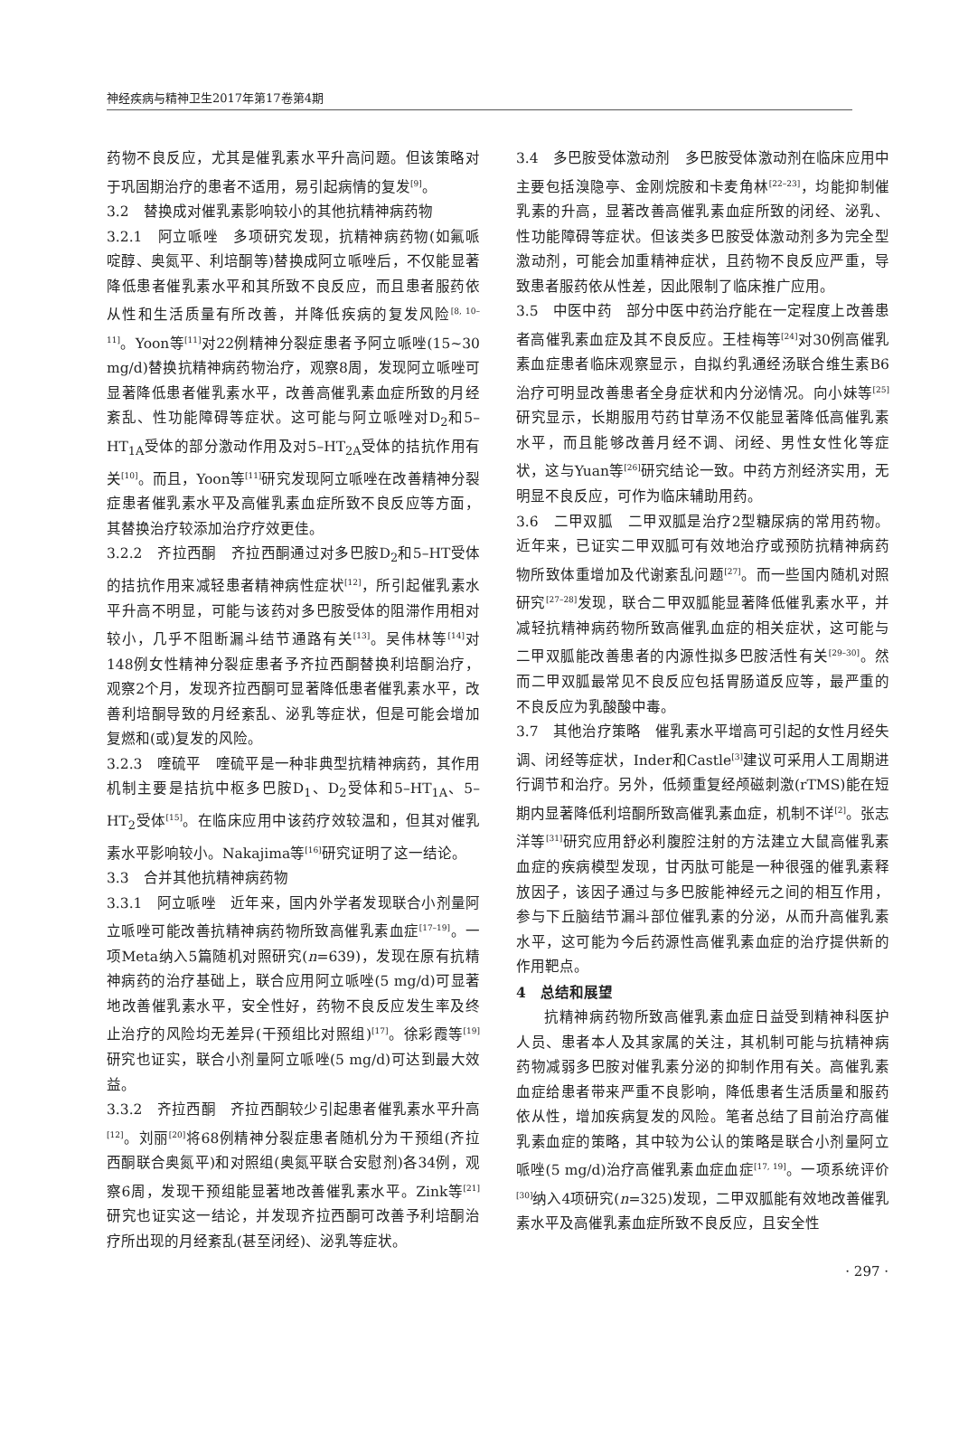神经疾病与精神卫生2017年第17卷第4期
药物不良反应，尤其是催乳素水平升高问题。但该策略对于巩固期治疗的患者不适用，易引起病情的复发<sup>[9]</sup>。
3.2　替换成对催乳素影响较小的其他抗精神病药物
3.2.1　阿立哌唑　多项研究发现，抗精神病药物(如氟哌啶醇、奥氮平、利培酮等)替换成阿立哌唑后，不仅能显著降低患者催乳素水平和其所致不良反应，而且患者服药依从性和生活质量有所改善，并降低疾病的复发风险<sup>[8, 10–11]</sup>。Yoon等<sup>[11]</sup>对22例精神分裂症患者予阿立哌唑(15~30 mg/d)替换抗精神病药物治疗，观察8周，发现阿立哌唑可显著降低患者催乳素水平，改善高催乳素血症所致的月经紊乱、性功能障碍等症状。这可能与阿立哌唑对D<sub>2</sub>和5–HT<sub>1A</sub>受体的部分激动作用及对5–HT<sub>2A</sub>受体的拮抗作用有关<sup>[10]</sup>。而且，Yoon等<sup>[11]</sup>研究发现阿立哌唑在改善精神分裂症患者催乳素水平及高催乳素血症所致不良反应等方面，其替换治疗较添加治疗疗效更佳。
3.2.2　齐拉西酮　齐拉西酮通过对多巴胺D<sub>2</sub>和5–HT受体的拮抗作用来减轻患者精神病性症状<sup>[12]</sup>，所引起催乳素水平升高不明显，可能与该药对多巴胺受体的阻滞作用相对较小，几乎不阻断漏斗结节通路有关<sup>[13]</sup>。吴伟林等<sup>[14]</sup>对148例女性精神分裂症患者予齐拉西酮替换利培酮治疗，观察2个月，发现齐拉西酮可显著降低患者催乳素水平，改善利培酮导致的月经紊乱、泌乳等症状，但是可能会增加复燃和(或)复发的风险。
3.2.3　喹硫平　喹硫平是一种非典型抗精神病药，其作用机制主要是拮抗中枢多巴胺D<sub>1</sub>、D<sub>2</sub>受体和5–HT<sub>1A</sub>、5–HT<sub>2</sub>受体<sup>[15]</sup>。在临床应用中该药疗效较温和，但其对催乳素水平影响较小。Nakajima等<sup>[16]</sup>研究证明了这一结论。
3.3　合并其他抗精神病药物
3.3.1　阿立哌唑　近年来，国内外学者发现联合小剂量阿立哌唑可能改善抗精神病药物所致高催乳素血症<sup>[17–19]</sup>。一项Meta纳入5篇随机对照研究(n=639)，发现在原有抗精神病药的治疗基础上，联合应用阿立哌唑(5 mg/d)可显著地改善催乳素水平，安全性好，药物不良反应发生率及终止治疗的风险均无差异(干预组比对照组)<sup>[17]</sup>。徐彩霞等<sup>[19]</sup>研究也证实，联合小剂量阿立哌唑(5 mg/d)可达到最大效益。
3.3.2　齐拉西酮　齐拉西酮较少引起患者催乳素水平升高<sup>[12]</sup>。刘丽<sup>[20]</sup>将68例精神分裂症患者随机分为干预组(齐拉西酮联合奥氮平)和对照组(奥氮平联合安慰剂)各34例，观察6周，发现干预组能显著地改善催乳素水平。Zink等<sup>[21]</sup>研究也证实这一结论，并发现齐拉西酮可改善予利培酮治疗所出现的月经紊乱(甚至闭经)、泌乳等症状。
3.4　多巴胺受体激动剂　多巴胺受体激动剂在临床应用中主要包括溴隐亭、金刚烷胺和卡麦角林<sup>[22–23]</sup>，均能抑制催乳素的升高，显著改善高催乳素血症所致的闭经、泌乳、性功能障碍等症状。但该类多巴胺受体激动剂多为完全型激动剂，可能会加重精神症状，且药物不良反应严重，导致患者服药依从性差，因此限制了临床推广应用。
3.5　中医中药　部分中医中药治疗能在一定程度上改善患者高催乳素血症及其不良反应。王桂梅等<sup>[24]</sup>对30例高催乳素血症患者临床观察显示，自拟约乳通经汤联合维生素B6治疗可明显改善患者全身症状和内分泌情况。向小妹等<sup>[25]</sup>研究显示，长期服用芍药甘草汤不仅能显著降低高催乳素水平，而且能够改善月经不调、闭经、男性女性化等症状，这与Yuan等<sup>[26]</sup>研究结论一致。中药方剂经济实用，无明显不良反应，可作为临床辅助用药。
3.6　二甲双胍　二甲双胍是治疗2型糖尿病的常用药物。近年来，已证实二甲双胍可有效地治疗或预防抗精神病药物所致体重增加及代谢紊乱问题<sup>[27]</sup>。而一些国内随机对照研究<sup>[27–28]</sup>发现，联合二甲双胍能显著降低催乳素水平，并减轻抗精神病药物所致高催乳血症的相关症状，这可能与二甲双胍能改善患者的内源性拟多巴胺活性有关<sup>[29–30]</sup>。然而二甲双胍最常见不良反应包括胃肠道反应等，最严重的不良反应为乳酸酸中毒。
3.7　其他治疗策略　催乳素水平增高可引起的女性月经失调、闭经等症状，Inder和Castle<sup>[3]</sup>建议可采用人工周期进行调节和治疗。另外，低频重复经颅磁刺激(rTMS)能在短期内显著降低利培酮所致高催乳素血症，机制不详<sup>[2]</sup>。张志洋等<sup>[31]</sup>研究应用舒必利腹腔注射的方法建立大鼠高催乳素血症的疾病模型发现，甘丙肽可能是一种很强的催乳素释放因子，该因子通过与多巴胺能神经元之间的相互作用，参与下丘脑结节漏斗部位催乳素的分泌，从而升高催乳素水平，这可能为今后药源性高催乳素血症的治疗提供新的作用靶点。
4　总结和展望
抗精神病药物所致高催乳素血症日益受到精神科医护人员、患者本人及其家属的关注，其机制可能与抗精神病药物减弱多巴胺对催乳素分泌的抑制作用有关。高催乳素血症给患者带来严重不良影响，降低患者生活质量和服药依从性，增加疾病复发的风险。笔者总结了目前治疗高催乳素血症的策略，其中较为公认的策略是联合小剂量阿立哌唑(5 mg/d)治疗高催乳素血症血症<sup>[17, 19]</sup>。一项系统评价<sup>[30]</sup>纳入4项研究(n=325)发现，二甲双胍能有效地改善催乳素水平及高催乳素血症所致不良反应，且安全性
· 297 ·